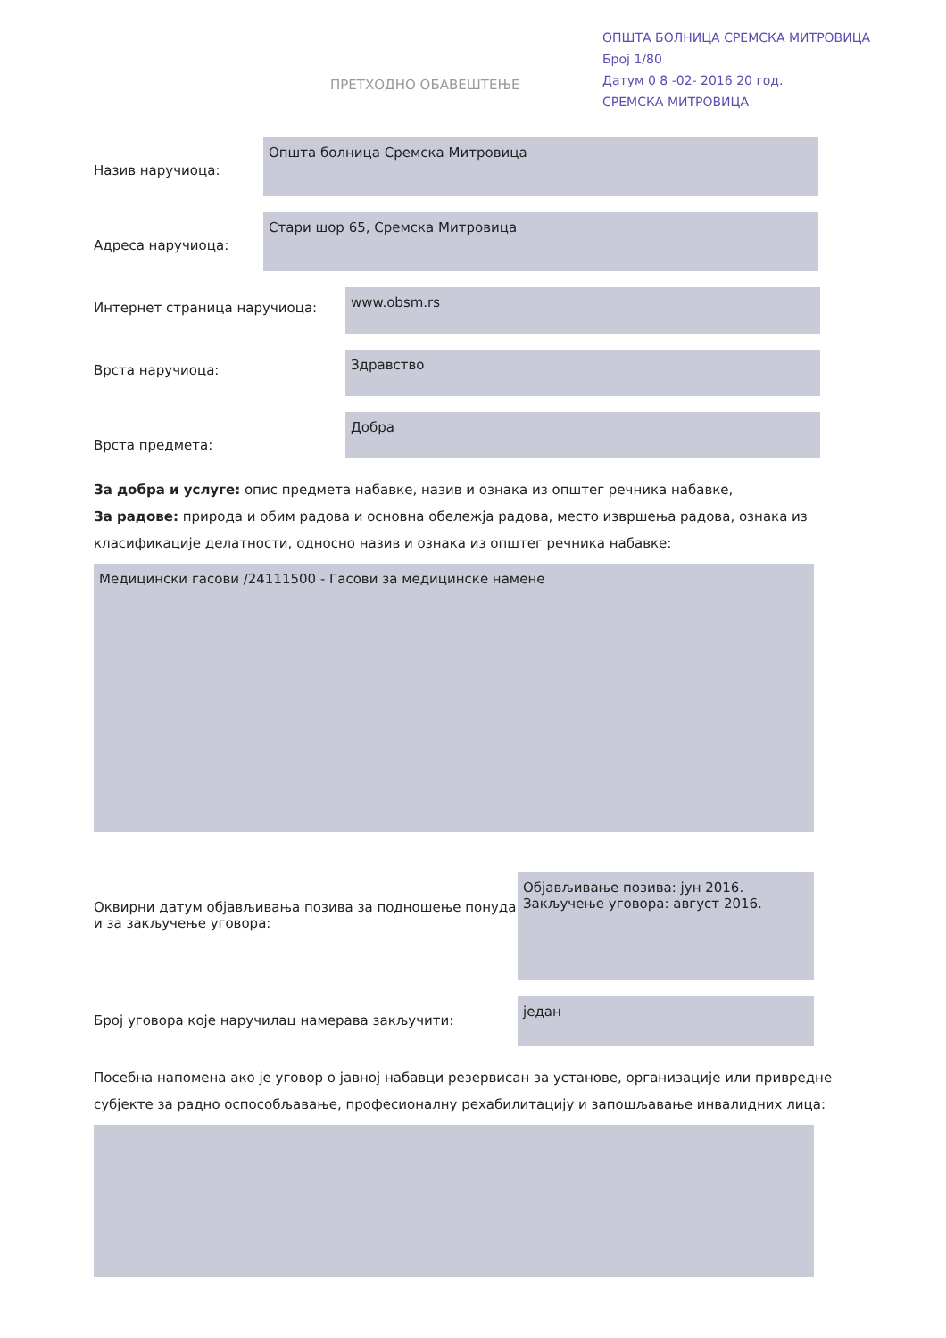ОПШТА БОЛНИЦА СРЕМСКА МИТРОВИЦА
Број 1/80
Датум 0 8 -02- 2016 20 год.
СРЕМСКА МИТРОВИЦА
ПРЕТХОДНО ОБАВЕШТЕЊЕ
Назив наручиоца:
Општа болница Сремска Митровица
Адреса наручиоца:
Стари шор 65, Сремска Митровица
Интернет страница наручиоца:
www.obsm.rs
Врста наручиоца:
Здравство
Врста предмета:
Добра
За добра и услуге: опис предмета набавке, назив и ознака из општег речника набавке,
За радове: природа и обим радова и основна обележја радова, место извршења радова, ознака из класификације делатности, односно назив и ознака из општег речника набавке:
Медицински гасови /24111500 - Гасови за медицинске намене
Оквирни датум објављивања позива за подношење понуда и за закључење уговора:
Објављивање позива: јун 2016.
Закључење уговора: август 2016.
Број уговора које наручилац намерава закључити:
један
Посебна напомена ако је уговор о јавној набавци резервисан за установе, организације или привредне субјекте за радно оспособљавање, професионалну рехабилитацију и запошљавање инвалидних лица: